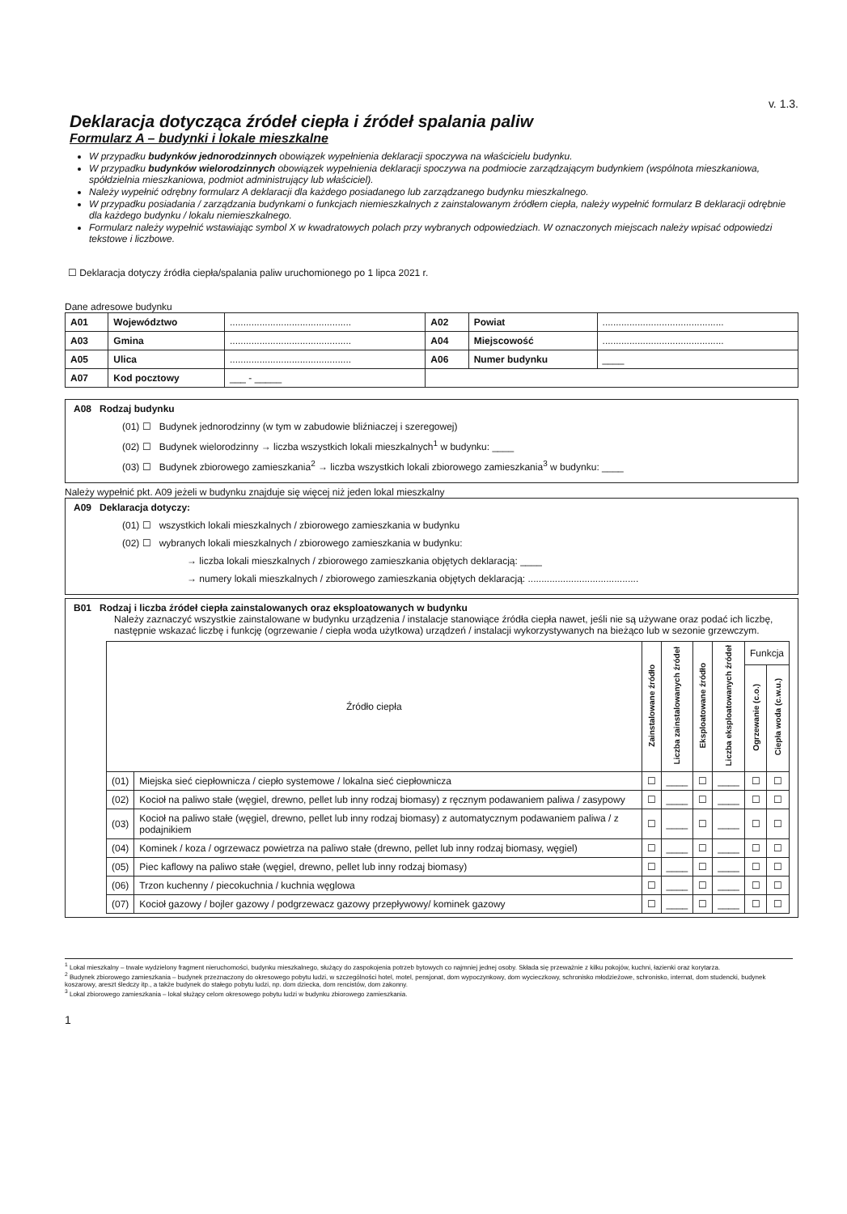v. 1.3.
Deklaracja dotycząca źródeł ciepła i źródeł spalania paliw
Formularz A – budynki i lokale mieszkalne
W przypadku budynków jednorodzinnych obowiązek wypełnienia deklaracji spoczywa na właścicielu budynku.
W przypadku budynków wielorodzinnych obowiązek wypełnienia deklaracji spoczywa na podmiocie zarządzającym budynkiem (wspólnota mieszkaniowa, spółdzielnia mieszkaniowa, podmiot administrujący lub właściciel).
Należy wypełnić odrębny formularz A deklaracji dla każdego posiadanego lub zarządzanego budynku mieszkalnego.
W przypadku posiadania / zarządzania budynkami o funkcjach niemieszkalnych z zainstalowanym źródłem ciepła, należy wypełnić formularz B deklaracji odrębnie dla każdego budynku / lokalu niemieszkalnego.
Formularz należy wypełnić wstawiając symbol X w kwadratowych polach przy wybranych odpowiedziach. W oznaczonych miejscach należy wpisać odpowiedzi tekstowe i liczbowe.
☐ Deklaracja dotyczy źródła ciepła/spalania paliw uruchomionego po 1 lipca 2021 r.
Dane adresowe budynku
| A01 | Województwo | ............................................. | A02 | Powiat | ............................................. |
| A03 | Gmina | ............................................. | A04 | Miejscowość | ............................................. |
| A05 | Ulica | ............................................. | A06 | Numer budynku | ____ |
| A07 | Kod pocztowy | ___ - _____ | | | |
A08 Rodzaj budynku
(01) ☐ Budynek jednorodzinny (w tym w zabudowie bliźniaczej i szeregowej)
(02) ☐ Budynek wielorodzinny → liczba wszystkich lokali mieszkalnych<sup>1</sup> w budynku: ____
(03) ☐ Budynek zbiorowego zamieszkania<sup>2</sup> → liczba wszystkich lokali zbiorowego zamieszkania<sup>3</sup> w budynku: ____
Należy wypełnić pkt. A09 jeżeli w budynku znajduje się więcej niż jeden lokal mieszkalny
A09 Deklaracja dotyczy:
(01) ☐ wszystkich lokali mieszkalnych / zbiorowego zamieszkania w budynku
(02) ☐ wybranych lokali mieszkalnych / zbiorowego zamieszkania w budynku:
→ liczba lokali mieszkalnych / zbiorowego zamieszkania objętych deklaracją: ____
→ numery lokali mieszkalnych / zbiorowego zamieszkania objętych deklaracją: .........................................
B01 Rodzaj i liczba źródeł ciepła zainstalowanych oraz eksploatowanych w budynku
Należy zaznaczyć wszystkie zainstalowane w budynku urządzenia / instalacje stanowiące źródła ciepła nawet, jeśli nie są używane oraz podać ich liczbę, następnie wskazać liczbę i funkcję (ogrzewanie / ciepła woda użytkowa) urządzeń / instalacji wykorzystywanych na bieżąco lub w sezonie grzewczym.
| Źródło ciepła | | Zainstalowane źródło | Liczba zainstalowanych źródeł | Eksploatowane źródło | Liczba eksploatowanych źródeł | Funkcja | |
| --- | --- | --- | --- | --- | --- | --- | --- |
| | | | | | | Ogrzewanie (c.o.) | Ciepła woda (c.w.u.) |
| (01) | Miejska sieć ciepłownicza / ciepło systemowe / lokalna sieć ciepłownicza | ☐ | ____ | ☐ | ____ | ☐ | ☐ |
| (02) | Kocioł na paliwo stałe (węgiel, drewno, pellet lub inny rodzaj biomasy) z ręcznym podawaniem paliwa / zasypowy | ☐ | ____ | ☐ | ____ | ☐ | ☐ |
| (03) | Kocioł na paliwo stałe (węgiel, drewno, pellet lub inny rodzaj biomasy) z automatycznym podawaniem paliwa / z podajnikiem | ☐ | ____ | ☐ | ____ | ☐ | ☐ |
| (04) | Kominek / koza / ogrzewacz powietrza na paliwo stałe (drewno, pellet lub inny rodzaj biomasy, węgiel) | ☐ | ____ | ☐ | ____ | ☐ | ☐ |
| (05) | Piec kaflowy na paliwo stałe (węgiel, drewno, pellet lub inny rodzaj biomasy) | ☐ | ____ | ☐ | ____ | ☐ | ☐ |
| (06) | Trzon kuchenny / piecokuchnia / kuchnia węglowa | ☐ | ____ | ☐ | ____ | ☐ | ☐ |
| (07) | Kocioł gazowy / bojler gazowy / podgrzewacz gazowy przepływowy/ kominek gazowy | ☐ | ____ | ☐ | ____ | ☐ | ☐ |
<sup>1</sup> Lokal mieszkalny – trwale wydzielony fragment nieruchomości, budynku mieszkalnego, służący do zaspokojenia potrzeb bytowych co najmniej jednej osoby. Składa się przeważnie z kilku pokojów, kuchni, łazienki oraz korytarza.
<sup>2</sup> Budynek zbiorowego zamieszkania – budynek przeznaczony do okresowego pobytu ludzi, w szczególności hotel, motel, pensjonat, dom wypoczynkowy, dom wycieczkowy, schronisko młodzieżowe, schronisko, internat, dom studencki, budynek koszarowy, areszt śledczy itp., a także budynek do stałego pobytu ludzi, np. dom dziecka, dom rencistów, dom zakonny.
<sup>3</sup> Lokal zbiorowego zamieszkania – lokal służący celom okresowego pobytu ludzi w budynku zbiorowego zamieszkania.
1